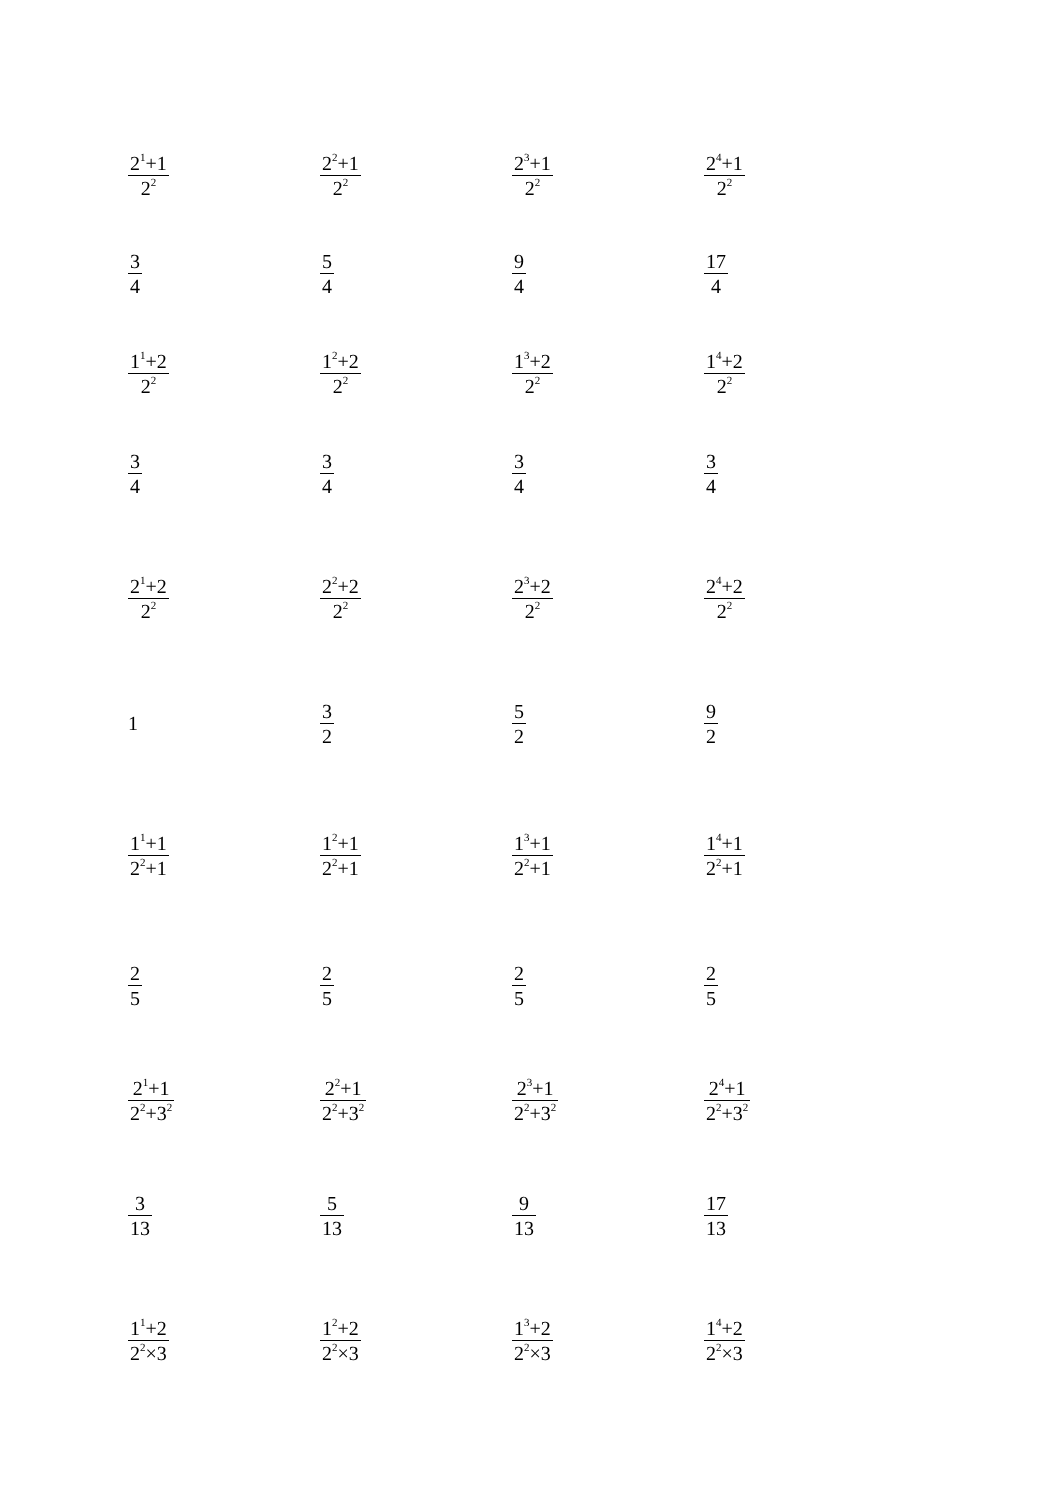| 2<sup>1</sup>+1 2<sup>2</sup> | 2<sup>2</sup>+1 2<sup>2</sup> | 2<sup>3</sup>+1 2<sup>2</sup> | 2<sup>4</sup>+1 2<sup>2</sup> |
| 3 4 | 5 4 | 9 4 | 17 4 |
| 1<sup>1</sup>+2 2<sup>2</sup> | 1<sup>2</sup>+2 2<sup>2</sup> | 1<sup>3</sup>+2 2<sup>2</sup> | 1<sup>4</sup>+2 2<sup>2</sup> |
| 3 4 | 3 4 | 3 4 | 3 4 |
| 2<sup>1</sup>+2 2<sup>2</sup> | 2<sup>2</sup>+2 2<sup>2</sup> | 2<sup>3</sup>+2 2<sup>2</sup> | 2<sup>4</sup>+2 2<sup>2</sup> |
| 1 | 3 2 | 5 2 | 9 2 |
| 1<sup>1</sup>+1 2<sup>2</sup>+1 | 1<sup>2</sup>+1 2<sup>2</sup>+1 | 1<sup>3</sup>+1 2<sup>2</sup>+1 | 1<sup>4</sup>+1 2<sup>2</sup>+1 |
| 2 5 | 2 5 | 2 5 | 2 5 |
| 2<sup>1</sup>+1 2<sup>2</sup>+3<sup>2</sup> | 2<sup>2</sup>+1 2<sup>2</sup>+3<sup>2</sup> | 2<sup>3</sup>+1 2<sup>2</sup>+3<sup>2</sup> | 2<sup>4</sup>+1 2<sup>2</sup>+3<sup>2</sup> |
| 3 13 | 5 13 | 9 13 | 17 13 |
| 1<sup>1</sup>+2 2<sup>2</sup>×3 | 1<sup>2</sup>+2 2<sup>2</sup>×3 | 1<sup>3</sup>+2 2<sup>2</sup>×3 | 1<sup>4</sup>+2 2<sup>2</sup>×3 |